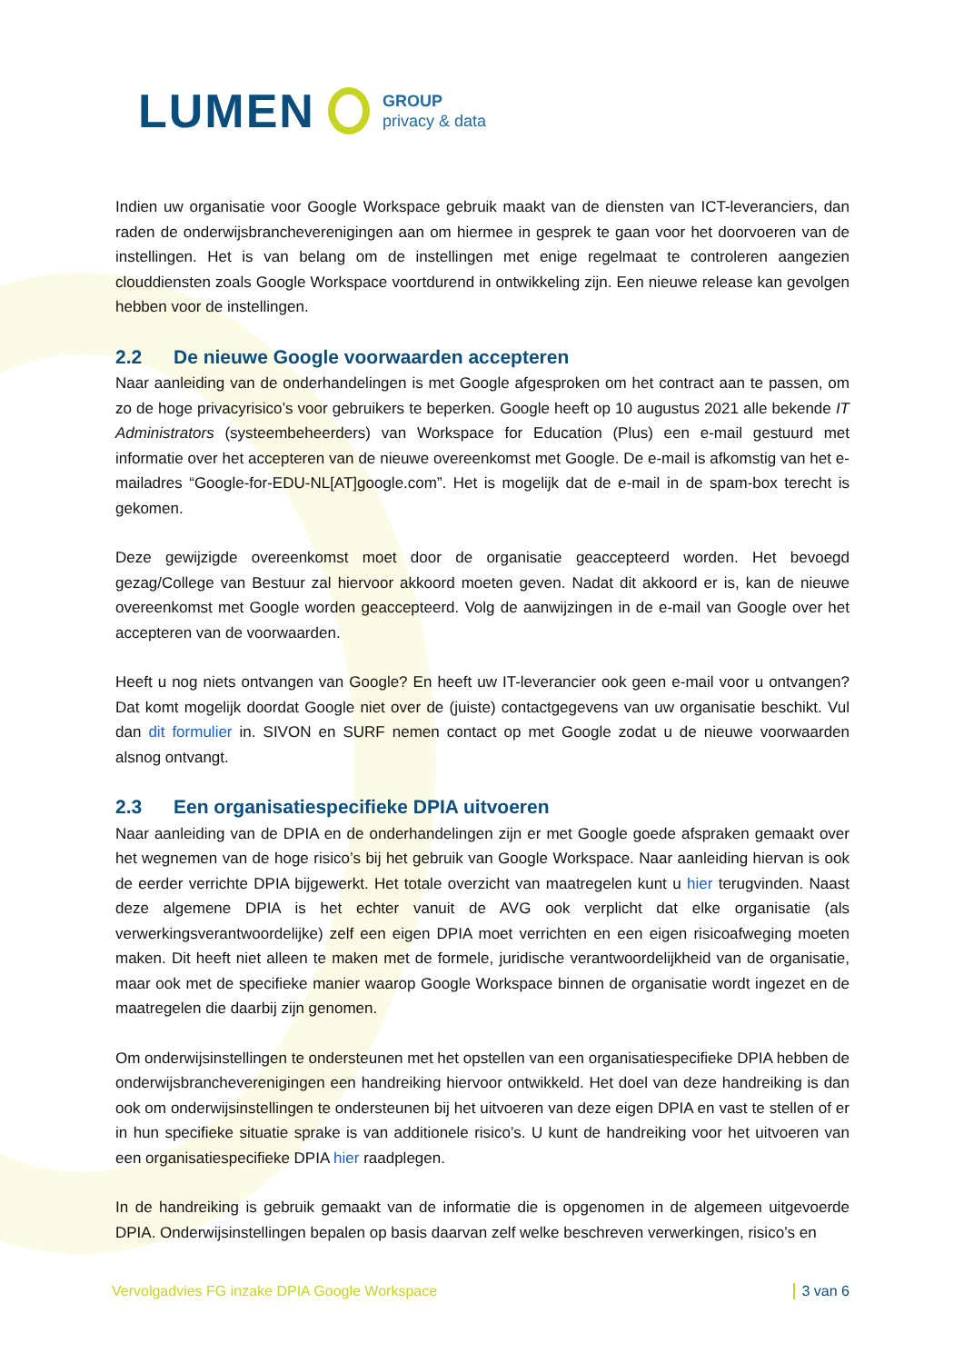LUMEN
GROUP
privacy & data
Indien uw organisatie voor Google Workspace gebruik maakt van de diensten van ICT-leveranciers, dan raden de onderwijsbrancheverenigingen aan om hiermee in gesprek te gaan voor het doorvoeren van de instellingen. Het is van belang om de instellingen met enige regelmaat te controleren aangezien clouddiensten zoals Google Workspace voortdurend in ontwikkeling zijn. Een nieuwe release kan gevolgen hebben voor de instellingen.
2.2 De nieuwe Google voorwaarden accepteren
Naar aanleiding van de onderhandelingen is met Google afgesproken om het contract aan te passen, om zo de hoge privacyrisico’s voor gebruikers te beperken. Google heeft op 10 augustus 2021 alle bekende IT Administrators (systeembeheerders) van Workspace for Education (Plus) een e-mail gestuurd met informatie over het accepteren van de nieuwe overeenkomst met Google. De e-mail is afkomstig van het e-mailadres “Google-for-EDU-NL[AT]google.com”. Het is mogelijk dat de e-mail in de spam-box terecht is gekomen.
Deze gewijzigde overeenkomst moet door de organisatie geaccepteerd worden. Het bevoegd gezag/College van Bestuur zal hiervoor akkoord moeten geven. Nadat dit akkoord er is, kan de nieuwe overeenkomst met Google worden geaccepteerd. Volg de aanwijzingen in de e-mail van Google over het accepteren van de voorwaarden.
Heeft u nog niets ontvangen van Google? En heeft uw IT-leverancier ook geen e-mail voor u ontvangen? Dat komt mogelijk doordat Google niet over de (juiste) contactgegevens van uw organisatie beschikt. Vul dan dit formulier in. SIVON en SURF nemen contact op met Google zodat u de nieuwe voorwaarden alsnog ontvangt.
2.3 Een organisatiespecifieke DPIA uitvoeren
Naar aanleiding van de DPIA en de onderhandelingen zijn er met Google goede afspraken gemaakt over het wegnemen van de hoge risico’s bij het gebruik van Google Workspace. Naar aanleiding hiervan is ook de eerder verrichte DPIA bijgewerkt. Het totale overzicht van maatregelen kunt u hier terugvinden. Naast deze algemene DPIA is het echter vanuit de AVG ook verplicht dat elke organisatie (als verwerkingsverantwoordelijke) zelf een eigen DPIA moet verrichten en een eigen risicoafweging moeten maken. Dit heeft niet alleen te maken met de formele, juridische verantwoordelijkheid van de organisatie, maar ook met de specifieke manier waarop Google Workspace binnen de organisatie wordt ingezet en de maatregelen die daarbij zijn genomen.
Om onderwijsinstellingen te ondersteunen met het opstellen van een organisatiespecifieke DPIA hebben de onderwijsbrancheverenigingen een handreiking hiervoor ontwikkeld. Het doel van deze handreiking is dan ook om onderwijsinstellingen te ondersteunen bij het uitvoeren van deze eigen DPIA en vast te stellen of er in hun specifieke situatie sprake is van additionele risico’s. U kunt de handreiking voor het uitvoeren van een organisatiespecifieke DPIA hier raadplegen.
In de handreiking is gebruik gemaakt van de informatie die is opgenomen in de algemeen uitgevoerde DPIA. Onderwijsinstellingen bepalen op basis daarvan zelf welke beschreven verwerkingen, risico’s en
Vervolgadvies FG inzake DPIA Google Workspace 3 van 6